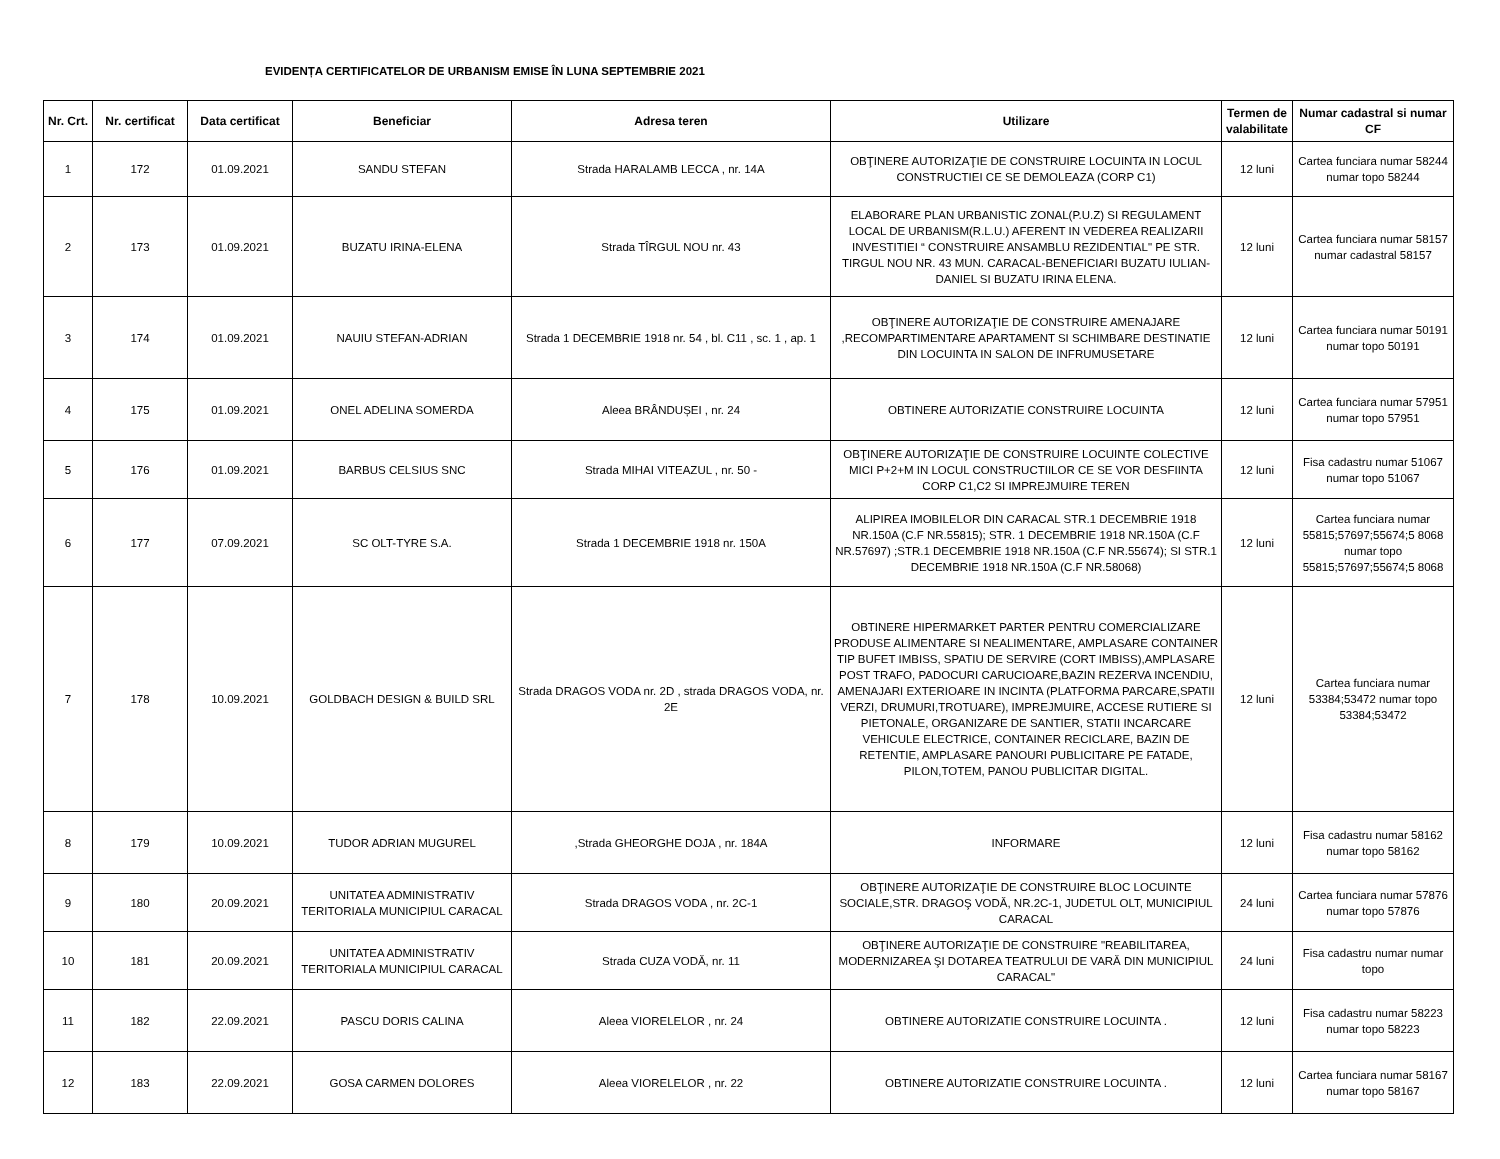EVIDENȚA CERTIFICATELOR DE URBANISM EMISE ÎN LUNA SEPTEMBRIE 2021
| Nr. Crt. | Nr. certificat | Data certificat | Beneficiar | Adresa teren | Utilizare | Termen de valabilitate | Numar cadastral si numar CF |
| --- | --- | --- | --- | --- | --- | --- | --- |
| 1 | 172 | 01.09.2021 | SANDU STEFAN | Strada HARALAMB LECCA , nr. 14A | OBŢINERE AUTORIZAŢIE DE CONSTRUIRE LOCUINTA IN LOCUL CONSTRUCTIEI CE SE DEMOLEAZA (CORP C1) | 12 luni | Cartea funciara numar 58244 numar topo 58244 |
| 2 | 173 | 01.09.2021 | BUZATU IRINA-ELENA | Strada TÎRGUL NOU nr. 43 | ELABORARE PLAN URBANISTIC ZONAL(P.U.Z) SI REGULAMENT LOCAL DE URBANISM(R.L.U.) AFERENT IN VEDEREA REALIZARII INVESTITIEI “ CONSTRUIRE ANSAMBLU REZIDENTIAL" PE STR. TIRGUL NOU NR. 43 MUN. CARACAL-BENEFICIARI BUZATU IULIAN- DANIEL SI BUZATU IRINA ELENA. | 12 luni | Cartea funciara numar 58157 numar cadastral 58157 |
| 3 | 174 | 01.09.2021 | NAUIU STEFAN-ADRIAN | Strada 1 DECEMBRIE 1918 nr. 54 , bl. C11 , sc. 1 , ap. 1 | OBŢINERE AUTORIZAŢIE DE CONSTRUIRE AMENAJARE ,RECOMPARTIMENTARE APARTAMENT SI SCHIMBARE DESTINATIE DIN LOCUINTA IN SALON DE INFRUMUSETARE | 12 luni | Cartea funciara numar 50191 numar topo 50191 |
| 4 | 175 | 01.09.2021 | ONEL ADELINA SOMERDA | Aleea BRÂNDUȘEI , nr. 24 | OBTINERE AUTORIZATIE CONSTRUIRE LOCUINTA | 12 luni | Cartea funciara numar 57951 numar topo 57951 |
| 5 | 176 | 01.09.2021 | BARBUS CELSIUS SNC | Strada MIHAI VITEAZUL , nr. 50 - | OBŢINERE AUTORIZAŢIE DE CONSTRUIRE LOCUINTE COLECTIVE MICI P+2+M IN LOCUL CONSTRUCTIILOR CE SE VOR DESFIINTA CORP C1,C2 SI IMPREJMUIRE TEREN | 12 luni | Fisa cadastru numar 51067 numar topo 51067 |
| 6 | 177 | 07.09.2021 | SC OLT-TYRE S.A. | Strada 1 DECEMBRIE 1918 nr. 150A | ALIPIREA IMOBILELOR DIN CARACAL STR.1 DECEMBRIE 1918 NR.150A (C.F NR.55815); STR. 1 DECEMBRIE 1918 NR.150A (C.F NR.57697) ;STR.1 DECEMBRIE 1918 NR.150A (C.F NR.55674); SI STR.1 DECEMBRIE 1918 NR.150A (C.F NR.58068) | 12 luni | Cartea funciara numar 55815;57697;55674;5 8068 numar topo 55815;57697;55674;5 8068 |
| 7 | 178 | 10.09.2021 | GOLDBACH DESIGN & BUILD SRL | Strada DRAGOS VODA nr. 2D , strada DRAGOS VODA, nr. 2E | OBTINERE HIPERMARKET PARTER PENTRU COMERCIALIZARE PRODUSE ALIMENTARE SI NEALIMENTARE, AMPLASARE CONTAINER TIP BUFET IMBISS, SPATIU DE SERVIRE (CORT IMBISS),AMPLASARE POST TRAFO, PADOCURI CARUCIOARE,BAZIN REZERVA INCENDIU, AMENAJARI EXTERIOARE IN INCINTA (PLATFORMA PARCARE,SPATII VERZI, DRUMURI,TROTUARE), IMPREJMUIRE, ACCESE RUTIERE SI PIETONALE, ORGANIZARE DE SANTIER, STATII INCARCARE VEHICULE ELECTRICE, CONTAINER RECICLARE, BAZIN DE RETENTIE, AMPLASARE PANOURI PUBLICITARE PE FATADE, PILON,TOTEM, PANOU PUBLICITAR DIGITAL. | 12 luni | Cartea funciara numar 53384;53472 numar topo 53384;53472 |
| 8 | 179 | 10.09.2021 | TUDOR ADRIAN MUGUREL | ,Strada GHEORGHE DOJA , nr. 184A | INFORMARE | 12 luni | Fisa cadastru numar 58162 numar topo 58162 |
| 9 | 180 | 20.09.2021 | UNITATEA ADMINISTRATIV TERITORIALA MUNICIPIUL CARACAL | Strada DRAGOS VODA , nr. 2C-1 | OBŢINERE AUTORIZAŢIE DE CONSTRUIRE BLOC LOCUINTE SOCIALE,STR. DRAGOŞ VODĂ, NR.2C-1, JUDETUL OLT, MUNICIPIUL CARACAL | 24 luni | Cartea funciara numar 57876 numar topo 57876 |
| 10 | 181 | 20.09.2021 | UNITATEA ADMINISTRATIV TERITORIALA MUNICIPIUL CARACAL | Strada CUZA VODĂ, nr. 11 | OBŢINERE AUTORIZAŢIE DE CONSTRUIRE "REABILITAREA, MODERNIZAREA ŞI DOTAREA TEATRULUI DE VARĂ DIN MUNICIPIUL CARACAL" | 24 luni | Fisa cadastru numar numar topo |
| 11 | 182 | 22.09.2021 | PASCU DORIS CALINA | Aleea VIORELELOR , nr. 24 | OBTINERE AUTORIZATIE CONSTRUIRE LOCUINTA . | 12 luni | Fisa cadastru numar 58223 numar topo 58223 |
| 12 | 183 | 22.09.2021 | GOSA CARMEN DOLORES | Aleea VIORELELOR , nr. 22 | OBTINERE AUTORIZATIE CONSTRUIRE LOCUINTA . | 12 luni | Cartea funciara numar 58167 numar topo 58167 |